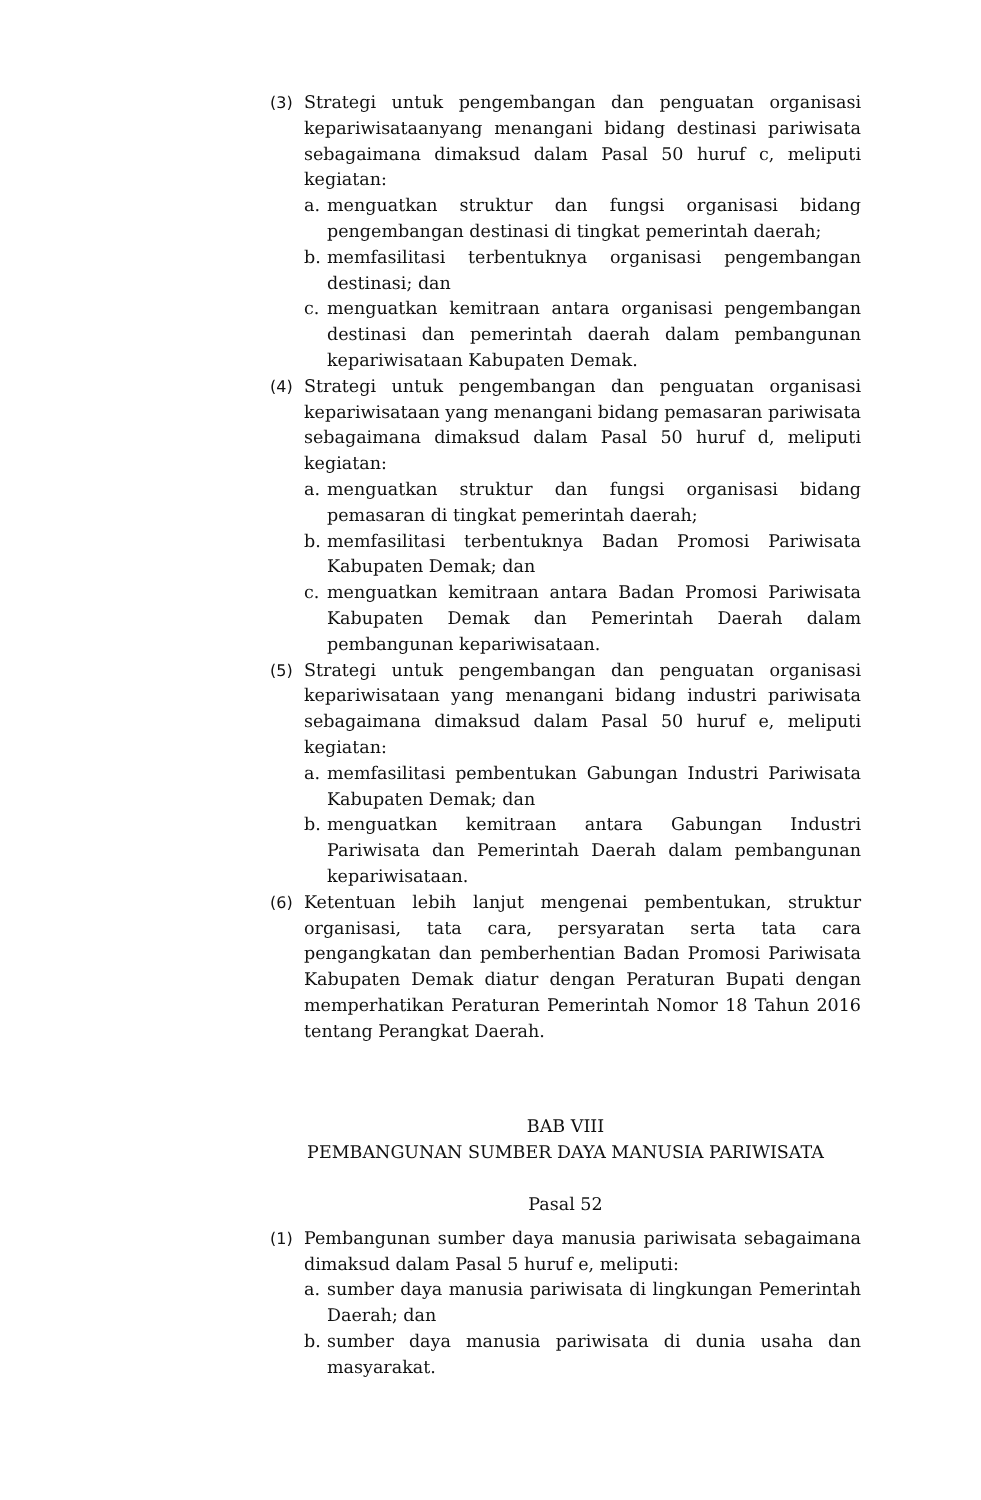(3) Strategi untuk pengembangan dan penguatan organisasi kepariwisataanyang menangani bidang destinasi pariwisata sebagaimana dimaksud dalam Pasal 50 huruf c, meliputi kegiatan:
a. menguatkan struktur dan fungsi organisasi bidang pengembangan destinasi di tingkat pemerintah daerah;
b. memfasilitasi terbentuknya organisasi pengembangan destinasi; dan
c. menguatkan kemitraan antara organisasi pengembangan destinasi dan pemerintah daerah dalam pembangunan kepariwisataan Kabupaten Demak.
(4) Strategi untuk pengembangan dan penguatan organisasi kepariwisataan yang menangani bidang pemasaran pariwisata sebagaimana dimaksud dalam Pasal 50 huruf d, meliputi kegiatan:
a. menguatkan struktur dan fungsi organisasi bidang pemasaran di tingkat pemerintah daerah;
b. memfasilitasi terbentuknya Badan Promosi Pariwisata Kabupaten Demak; dan
c. menguatkan kemitraan antara Badan Promosi Pariwisata Kabupaten Demak dan Pemerintah Daerah dalam pembangunan kepariwisataan.
(5) Strategi untuk pengembangan dan penguatan organisasi kepariwisataan yang menangani bidang industri pariwisata sebagaimana dimaksud dalam Pasal 50 huruf e, meliputi kegiatan:
a. memfasilitasi pembentukan Gabungan Industri Pariwisata Kabupaten Demak; dan
b. menguatkan kemitraan antara Gabungan Industri Pariwisata dan Pemerintah Daerah dalam pembangunan kepariwisataan.
(6) Ketentuan lebih lanjut mengenai pembentukan, struktur organisasi, tata cara, persyaratan serta tata cara pengangkatan dan pemberhentian Badan Promosi Pariwisata Kabupaten Demak diatur dengan Peraturan Bupati dengan memperhatikan Peraturan Pemerintah Nomor 18 Tahun 2016 tentang Perangkat Daerah.
BAB VIII
PEMBANGUNAN SUMBER DAYA MANUSIA PARIWISATA
Pasal 52
(1) Pembangunan sumber daya manusia pariwisata sebagaimana dimaksud dalam Pasal 5 huruf e, meliputi:
a. sumber daya manusia pariwisata di lingkungan Pemerintah Daerah; dan
b. sumber daya manusia pariwisata di dunia usaha dan masyarakat.